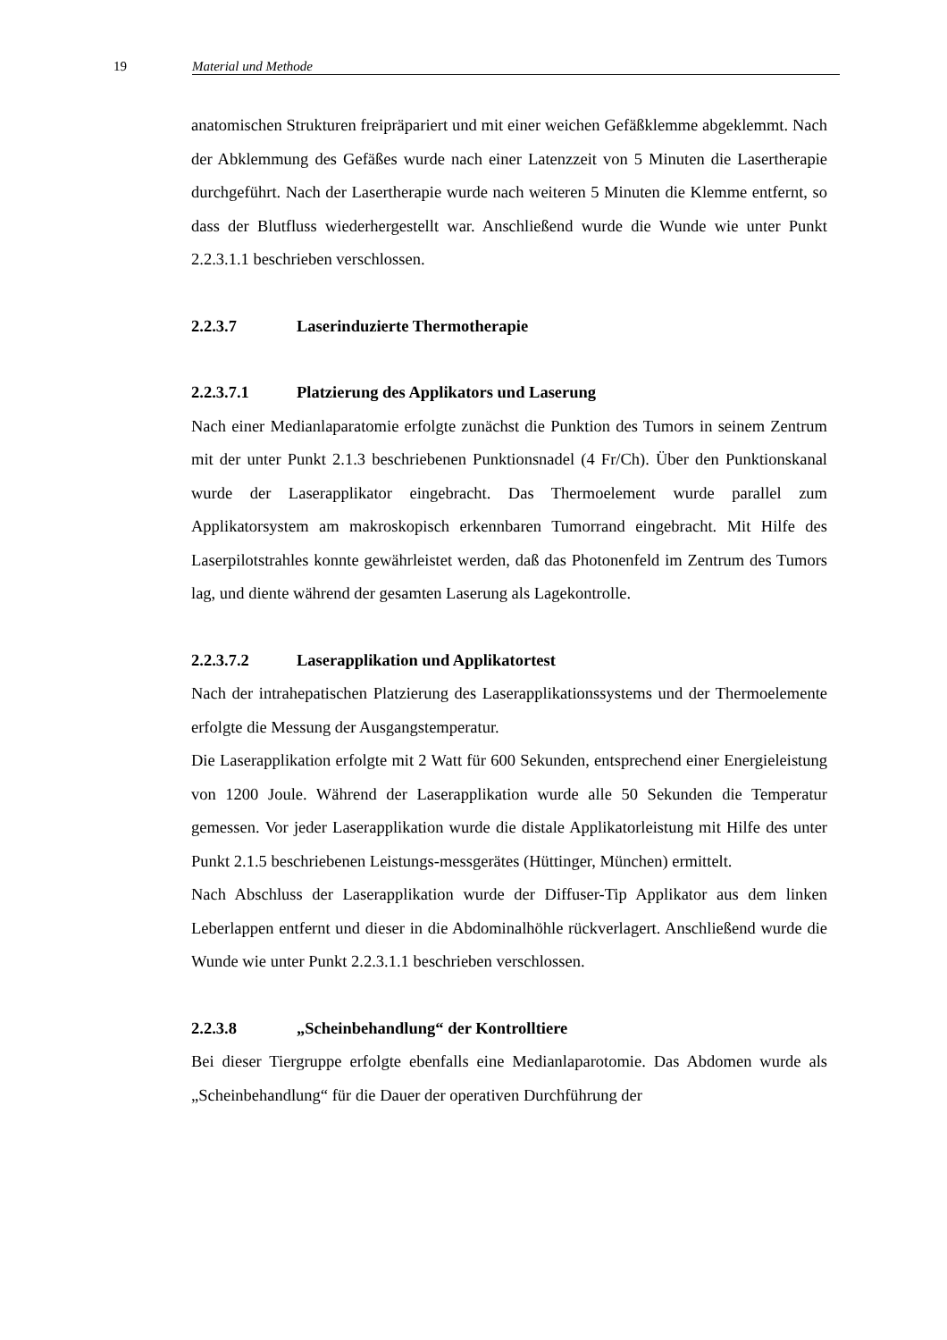19 Material und Methode
anatomischen Strukturen freipräpariert und mit einer weichen Gefäßklemme abgeklemmt. Nach der Abklemmung des Gefäßes wurde nach einer Latenzzeit von 5 Minuten die Lasertherapie durchgeführt. Nach der Lasertherapie wurde nach weiteren 5 Minuten die Klemme entfernt, so dass der Blutfluss wiederhergestellt war. Anschließend wurde die Wunde wie unter Punkt 2.2.3.1.1 beschrieben verschlossen.
2.2.3.7 Laserinduzierte Thermotherapie
2.2.3.7.1 Platzierung des Applikators und Laserung
Nach einer Medianlaparatomie erfolgte zunächst die Punktion des Tumors in seinem Zentrum mit der unter Punkt 2.1.3 beschriebenen Punktionsnadel (4 Fr/Ch). Über den Punktionskanal wurde der Laserapplikator eingebracht. Das Thermoelement wurde parallel zum Applikatorsystem am makroskopisch erkennbaren Tumorrand eingebracht. Mit Hilfe des Laserpilotstrahles konnte gewährleistet werden, daß das Photonenfeld im Zentrum des Tumors lag, und diente während der gesamten Laserung als Lagekontrolle.
2.2.3.7.2 Laserapplikation und Applikatortest
Nach der intrahepatischen Platzierung des Laserapplikationssystems und der Thermoelemente erfolgte die Messung der Ausgangstemperatur.
Die Laserapplikation erfolgte mit 2 Watt für 600 Sekunden, entsprechend einer Energieleistung von 1200 Joule. Während der Laserapplikation wurde alle 50 Sekunden die Temperatur gemessen. Vor jeder Laserapplikation wurde die distale Applikatorleistung mit Hilfe des unter Punkt 2.1.5 beschriebenen Leistungs-messgerätes (Hüttinger, München) ermittelt.
Nach Abschluss der Laserapplikation wurde der Diffuser-Tip Applikator aus dem linken Leberlappen entfernt und dieser in die Abdominalhöhle rückverlagert. Anschließend wurde die Wunde wie unter Punkt 2.2.3.1.1 beschrieben verschlossen.
2.2.3.8 „Scheinbehandlung“ der Kontrolltiere
Bei dieser Tiergruppe erfolgte ebenfalls eine Medianlaparotomie. Das Abdomen wurde als „Scheinbehandlung“ für die Dauer der operativen Durchführung der